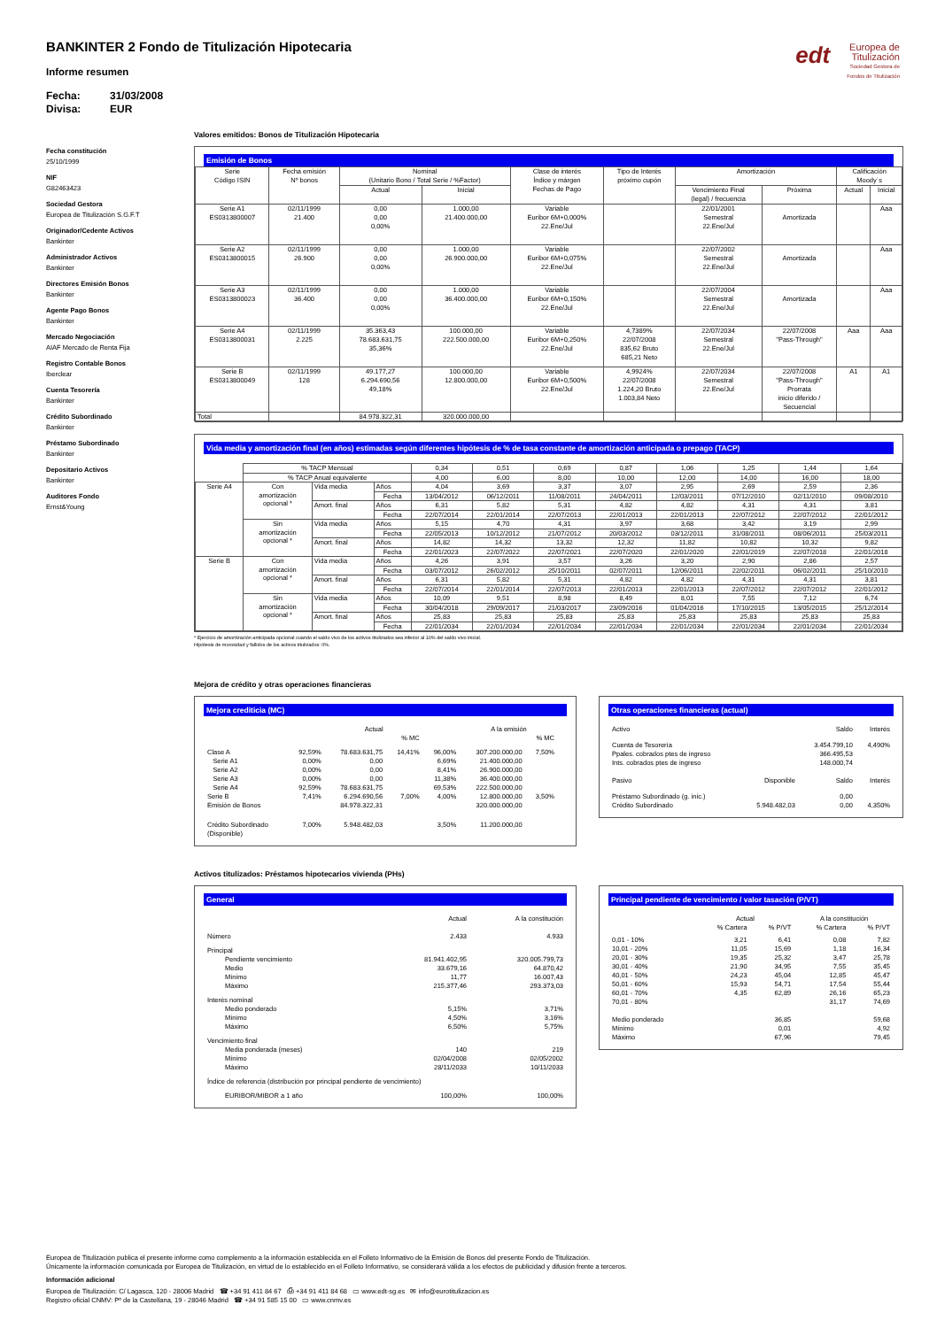edt Europea de
Titulización
Sociedad Gestora de Fondos de Titulización
BANKINTER 2 Fondo de Titulización Hipotecaria
Informe resumen
Fecha: 31/03/2008
Divisa: EUR
Fecha constitución
25/10/1999
NIF
G82463423
Sociedad Gestora
Europea de Titulización S.G.F.T
Originador/Cedente Activos
Bankinter
Administrador Activos
Bankinter
Directores Emisión Bonos
Bankinter
Agente Pago Bonos
Bankinter
Mercado Negociación
AIAF Mercado de Renta Fija
Registro Contable Bonos
Iberclear
Cuenta Tesorería
Bankinter
Crédito Subordinado
Bankinter
Préstamo Subordinado
Bankinter
Depositario Activos
Bankinter
Auditores Fondo
Ernst&Young
Valores emitidos: Bonos de Titulización Hipotecaria
Emisión de Bonos
| Serie Código ISIN | Fecha emisión Nº bonos | Nominal (Unitario Bono / Total Serie / %Factor) | | Clase de interés Índice y márgen Fechas de Pago | Tipo de Interés próximo cupón | Amortización | | Calificación Moody´s | |
| --- | --- | --- | --- | --- | --- | --- | --- | --- | --- |
| | | Actual | Inicial | | | Vencimiento Final (legal) / frecuencia | Próxima | Actual | Inicial |
| Serie A1 ES0313800007 | 02/11/1999 21.400 | 0,00 0,00 0,00% | 1.000,00 21.400.000,00 | Variable Euribor 6M+0,000% 22.Ene/Jul | | 22/01/2001 Semestral 22.Ene/Jul | Amortizada | | Aaa |
| Serie A2 ES0313800015 | 02/11/1999 26.900 | 0,00 0,00 0,00% | 1.000,00 26.900.000,00 | Variable Euribor 6M+0,075% 22.Ene/Jul | | 22/07/2002 Semestral 22.Ene/Jul | Amortizada | | Aaa |
| Serie A3 ES0313800023 | 02/11/1999 36.400 | 0,00 0,00 0,00% | 1.000,00 36.400.000,00 | Variable Euribor 6M+0,150% 22.Ene/Jul | | 22/07/2004 Semestral 22.Ene/Jul | Amortizada | | Aaa |
| Serie A4 ES0313800031 | 02/11/1999 2.225 | 35.363,43 78.683.631,75 35,36% | 100.000,00 222.500.000,00 | Variable Euribor 6M+0,250% 22.Ene/Jul | 4,7389% 22/07/2008 835,62 Bruto 685,21 Neto | 22/07/2034 Semestral 22.Ene/Jul | 22/07/2008 "Pass-Through" | Aaa | Aaa |
| Serie B ES0313800049 | 02/11/1999 128 | 49.177,27 6.294.690,56 49,18% | 100.000,00 12.800.000,00 | Variable Euribor 6M+0,500% 22.Ene/Jul | 4,9924% 22/07/2008 1.224,20 Bruto 1.003,84 Neto | 22/07/2034 Semestral 22.Ene/Jul | 22/07/2008 "Pass-Through" Prorrata inicio diferido / Secuencial | A1 | A1 |
| Total | | 84.978.322,31 | 320.000.000,00 | | | | | | |
Vida media y amortización final (en años) estimadas según diferentes hipótesis de % de tasa constante de amortización anticipada o prepago (TACP)
| | % TACP Mensual | | | 0,34 | 0,51 | 0,69 | 0,87 | 1,06 | 1,25 | 1,44 | 1,64 |
| | % TACP Anual equivalente | | | 4,00 | 6,00 | 8,00 | 10,00 | 12,00 | 14,00 | 16,00 | 18,00 |
| Serie A4 | Con amortización opcional * | Vida media | Años | 4,04 | 3,69 | 3,37 | 3,07 | 2,95 | 2,69 | 2,59 | 2,36 |
| | | | Fecha | 13/04/2012 | 06/12/2011 | 11/08/2011 | 24/04/2011 | 12/03/2011 | 07/12/2010 | 02/11/2010 | 09/08/2010 |
| | | Amort. final | Años | 6,31 | 5,82 | 5,31 | 4,82 | 4,82 | 4,31 | 4,31 | 3,81 |
| | | | Fecha | 22/07/2014 | 22/01/2014 | 22/07/2013 | 22/01/2013 | 22/01/2013 | 22/07/2012 | 22/07/2012 | 22/01/2012 |
| | Sin amortización opcional * | Vida media | Años | 5,15 | 4,70 | 4,31 | 3,97 | 3,68 | 3,42 | 3,19 | 2,99 |
| | | | Fecha | 22/05/2013 | 10/12/2012 | 21/07/2012 | 20/03/2012 | 03/12/2011 | 31/08/2011 | 08/06/2011 | 25/03/2011 |
| | | Amort. final | Años | 14,82 | 14,32 | 13,32 | 12,32 | 11,82 | 10,82 | 10,32 | 9,82 |
| | | | Fecha | 22/01/2023 | 22/07/2022 | 22/07/2021 | 22/07/2020 | 22/01/2020 | 22/01/2019 | 22/07/2018 | 22/01/2018 |
| Serie B | Con amortización opcional * | Vida media | Años | 4,26 | 3,91 | 3,57 | 3,26 | 3,20 | 2,90 | 2,86 | 2,57 |
| | | | Fecha | 03/07/2012 | 26/02/2012 | 25/10/2011 | 02/07/2011 | 12/06/2011 | 22/02/2011 | 06/02/2011 | 25/10/2010 |
| | | Amort. final | Años | 6,31 | 5,82 | 5,31 | 4,82 | 4,82 | 4,31 | 4,31 | 3,81 |
| | | | Fecha | 22/07/2014 | 22/01/2014 | 22/07/2013 | 22/01/2013 | 22/01/2013 | 22/07/2012 | 22/07/2012 | 22/01/2012 |
| | Sin amortización opcional * | Vida media | Años | 10,09 | 9,51 | 8,98 | 8,49 | 8,01 | 7,55 | 7,12 | 6,74 |
| | | | Fecha | 30/04/2018 | 29/09/2017 | 21/03/2017 | 23/09/2016 | 01/04/2016 | 17/10/2015 | 13/05/2015 | 25/12/2014 |
| | | Amort. final | Años | 25,83 | 25,83 | 25,83 | 25,83 | 25,83 | 25,83 | 25,83 | 25,83 |
| | | | Fecha | 22/01/2034 | 22/01/2034 | 22/01/2034 | 22/01/2034 | 22/01/2034 | 22/01/2034 | 22/01/2034 | 22/01/2034 |
* Ejercicio de amortización anticipada opcional cuando el saldo vivo de los activos titulizados sea inferior al 10% del saldo vivo inicial.
Hipótesis de morosidad y fallidos de los activos titulizados: 0%.
Mejora de crédito y otras operaciones financieras
Mejora crediticia (MC)
| | | Actual | | | A la emisión | | |
| | | | % MC | | | % MC | |
| Clase A | 92,59% | 78.683.631,75 | 14,41% | 96,00% | 307.200.000,00 | 7,50% | |
| Serie A1 | 0,00% | 0,00 | | 6,69% | 21.400.000,00 | | |
| Serie A2 | 0,00% | 0,00 | | 8,41% | 26.900.000,00 | | |
| Serie A3 | 0,00% | 0,00 | | 11,38% | 36.400.000,00 | | |
| Serie A4 | 92,59% | 78.683.631,75 | | 69,53% | 222.500.000,00 | | |
| Serie B | 7,41% | 6.294.690,56 | 7,00% | 4,00% | 12.800.000,00 | 3,50% | |
| Emisión de Bonos | | 84.978.322,31 | | | 320.000.000,00 | | |
| Crédito Subordinado (Disponible) | 7,00% | 5.948.482,03 | | 3,50% | 11.200.000,00 | | |
Otras operaciones financieras (actual)
| Activo | | Saldo | Interés |
| Cuenta de Tesorería | | 3.454.799,10 | 4,490% |
| Ppales. cobrados ptes de ingreso | | 366.495,53 | |
| Ints. cobrados ptes de ingreso | | 148.000,74 | |
| Pasivo | Disponible | Saldo | Interés |
| Préstamo Subordinado (g. inic.) | | 0,00 | |
| Crédito Subordinado | 5.948.482,03 | 0,00 | 4,350% |
Activos titulizados: Préstamos hipotecarios vivienda (PHs)
General
| | Actual | A la constitución |
| Número | 2.433 | 4.933 |
| Principal | | |
| Pendiente vencimiento | 81.941.402,95 | 320.005.799,73 |
| Medio | 33.679,16 | 64.870,42 |
| Mínimo | 11,77 | 16.007,43 |
| Máximo | 215.377,46 | 293.373,03 |
| Interés nominal | | |
| Medio ponderado | 5,15% | 3,71% |
| Mínimo | 4,50% | 3,16% |
| Máximo | 6,50% | 5,75% |
| Vencimiento final | | |
| Media ponderada (meses) | 140 | 219 |
| Mínimo | 02/04/2008 | 02/05/2002 |
| Máximo | 28/11/2033 | 10/11/2033 |
| Índice de referencia (distribución por principal pendiente de vencimiento) | | |
| EURIBOR/MIBOR a 1 año | 100,00% | 100,00% |
Principal pendiente de vencimiento / valor tasación (P/VT)
| | Actual | | A la constitución | |
| | % Cartera | % P/VT | % Cartera | % P/VT |
| 0,01 - 10% | 3,21 | 6,41 | 0,08 | 7,82 |
| 10,01 - 20% | 11,05 | 15,69 | 1,18 | 16,34 |
| 20,01 - 30% | 19,35 | 25,32 | 3,47 | 25,78 |
| 30,01 - 40% | 21,90 | 34,95 | 7,55 | 35,45 |
| 40,01 - 50% | 24,23 | 45,04 | 12,85 | 45,47 |
| 50,01 - 60% | 15,93 | 54,71 | 17,54 | 55,44 |
| 60,01 - 70% | 4,35 | 62,89 | 26,16 | 65,23 |
| 70,01 - 80% | | | 31,17 | 74,69 |
| Medio ponderado | | 36,85 | | 59,68 |
| Mínimo | | 0,01 | | 4,92 |
| Máximo | | 67,96 | | 79,45 |
Europea de Titulización publica el presente informe como complemento a la información establecida en el Folleto Informativo de la Emisión de Bonos del presente Fondo de Titulización.
Únicamente la información comunicada por Europea de Titulización, en virtud de lo establecido en el Folleto Informativo, se considerará válida a los efectos de publicidad y difusión frente a terceros.
Información adicional
Europea de Titulización: C/ Lagasca, 120 - 28006 Madrid ☎ +34 91 411 84 67 ⎙ +34 91 411 84 68 ▭ www.edt-sg.es ✉ info@eurotitulizacion.es
Registro oficial CNMV: Pº de la Castellana, 19 - 28046 Madrid ☎ +34 91 585 15 00 ▭ www.cnmv.es